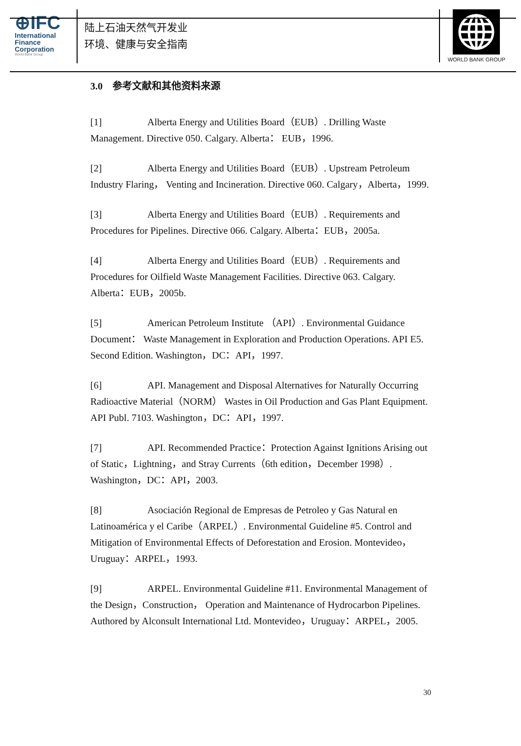⊕IFC
International
Finance
Corporation
World Bank Group
陆上石油天然气开发业
环境、健康与安全指南
WORLD BANK GROUP
3.0 参考文献和其他资料来源
[1] Alberta Energy and Utilities Board（EUB）. Drilling Waste Management. Directive 050. Calgary. Alberta： EUB，1996.
[2] Alberta Energy and Utilities Board（EUB）. Upstream Petroleum Industry Flaring， Venting and Incineration. Directive 060. Calgary，Alberta，1999.
[3] Alberta Energy and Utilities Board（EUB）. Requirements and Procedures for Pipelines. Directive 066. Calgary. Alberta：EUB，2005a.
[4] Alberta Energy and Utilities Board（EUB）. Requirements and Procedures for Oilfield Waste Management Facilities. Directive 063. Calgary. Alberta：EUB，2005b.
[5] American Petroleum Institute （API）. Environmental Guidance Document： Waste Management in Exploration and Production Operations. API E5. Second Edition. Washington，DC：API，1997.
[6] API. Management and Disposal Alternatives for Naturally Occurring Radioactive Material（NORM） Wastes in Oil Production and Gas Plant Equipment. API Publ. 7103. Washington，DC：API，1997.
[7] API. Recommended Practice：Protection Against Ignitions Arising out of Static，Lightning，and Stray Currents（6th edition，December 1998）. Washington，DC：API，2003.
[8] Asociación Regional de Empresas de Petroleo y Gas Natural en Latinoamérica y el Caribe（ARPEL）. Environmental Guideline #5. Control and Mitigation of Environmental Effects of Deforestation and Erosion. Montevideo，Uruguay：ARPEL，1993.
[9] ARPEL. Environmental Guideline #11. Environmental Management of the Design，Construction， Operation and Maintenance of Hydrocarbon Pipelines. Authored by Alconsult International Ltd. Montevideo，Uruguay：ARPEL，2005.
30